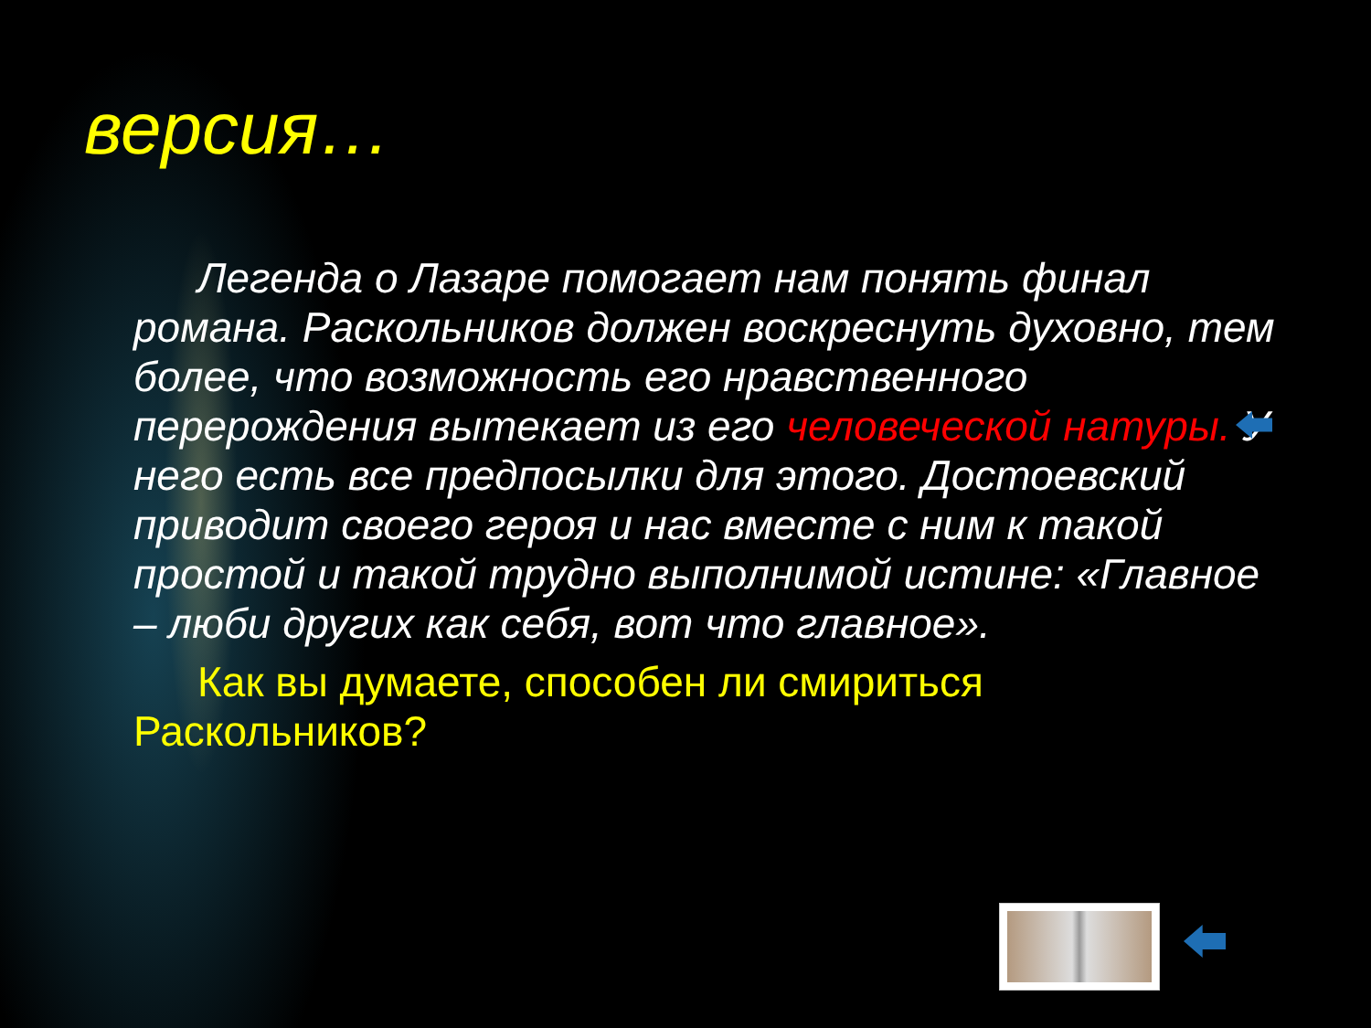версия…
Легенда о Лазаре помогает нам понять финал романа. Раскольников должен воскреснуть духовно, тем более, что возможность его нравственного перерождения вытекает из его человеческой натуры. У него есть все предпосылки для этого. Достоевский приводит своего героя и нас вместе с ним к такой простой и такой трудно выполнимой истине: «Главное – люби других как себя, вот что главное».
Как вы думаете, способен ли смириться Раскольников?